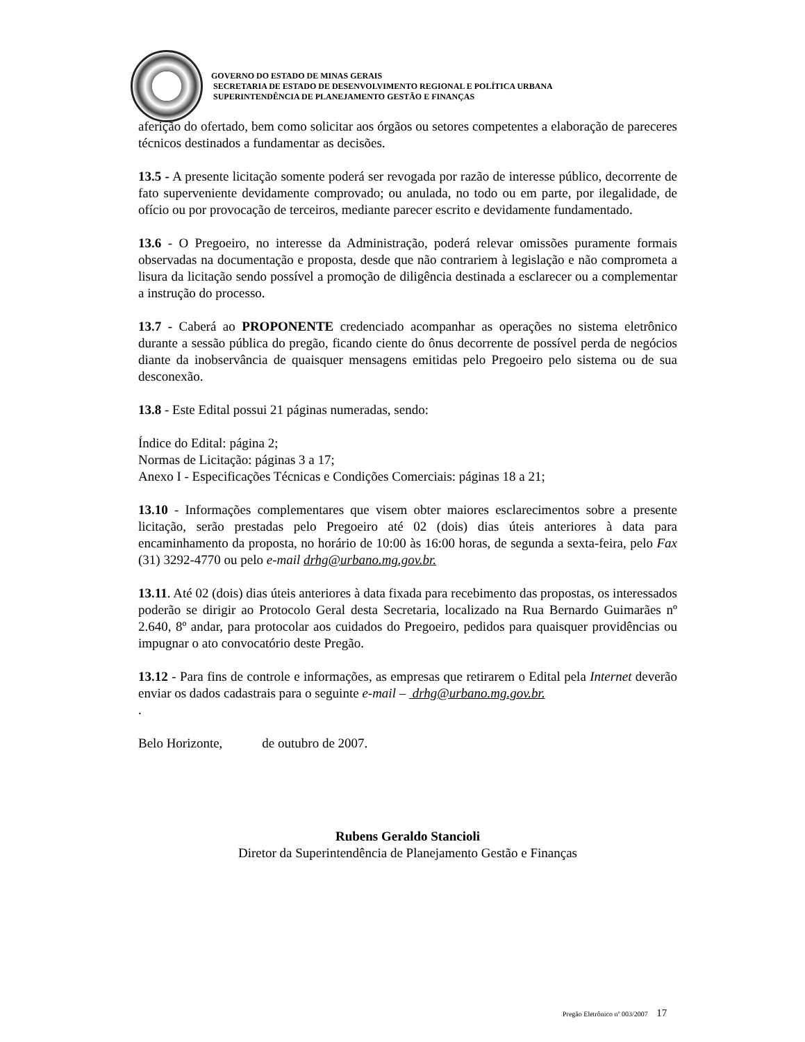GOVERNO DO ESTADO DE MINAS GERAIS
SECRETARIA DE ESTADO DE DESENVOLVIMENTO REGIONAL E POLÍTICA URBANA
SUPERINTENDÊNCIA DE PLANEJAMENTO GESTÃO E FINANÇAS
aferição do ofertado, bem como solicitar aos órgãos ou setores competentes a elaboração de pareceres técnicos destinados a fundamentar as decisões.
13.5 - A presente licitação somente poderá ser revogada por razão de interesse público, decorrente de fato superveniente devidamente comprovado; ou anulada, no todo ou em parte, por ilegalidade, de ofício ou por provocação de terceiros, mediante parecer escrito e devidamente fundamentado.
13.6 - O Pregoeiro, no interesse da Administração, poderá relevar omissões puramente formais observadas na documentação e proposta, desde que não contrariem à legislação e não comprometa a lisura da licitação sendo possível a promoção de diligência destinada a esclarecer ou a complementar a instrução do processo.
13.7 - Caberá ao PROPONENTE credenciado acompanhar as operações no sistema eletrônico durante a sessão pública do pregão, ficando ciente do ônus decorrente de possível perda de negócios diante da inobservância de quaisquer mensagens emitidas pelo Pregoeiro pelo sistema ou de sua desconexão.
13.8 - Este Edital possui 21 páginas numeradas, sendo:
Índice do Edital: página 2;
Normas de Licitação: páginas 3 a 17;
Anexo I - Especificações Técnicas e Condições Comerciais: páginas 18 a 21;
13.10 - Informações complementares que visem obter maiores esclarecimentos sobre a presente licitação, serão prestadas pelo Pregoeiro até 02 (dois) dias úteis anteriores à data para encaminhamento da proposta, no horário de 10:00 às 16:00 horas, de segunda a sexta-feira, pelo Fax (31) 3292-4770 ou pelo e-mail drhg@urbano.mg.gov.br.
13.11. Até 02 (dois) dias úteis anteriores à data fixada para recebimento das propostas, os interessados poderão se dirigir ao Protocolo Geral desta Secretaria, localizado na Rua Bernardo Guimarães nº 2.640, 8º andar, para protocolar aos cuidados do Pregoeiro, pedidos para quaisquer providências ou impugnar o ato convocatório deste Pregão.
13.12 - Para fins de controle e informações, as empresas que retirarem o Edital pela Internet deverão enviar os dados cadastrais para o seguinte e-mail – drhg@urbano.mg.gov.br.
.
Belo Horizonte, de outubro de 2007.
Rubens Geraldo Stancioli
Diretor da Superintendência de Planejamento Gestão e Finanças
Pregão Eletrônico nº 003/2007 17